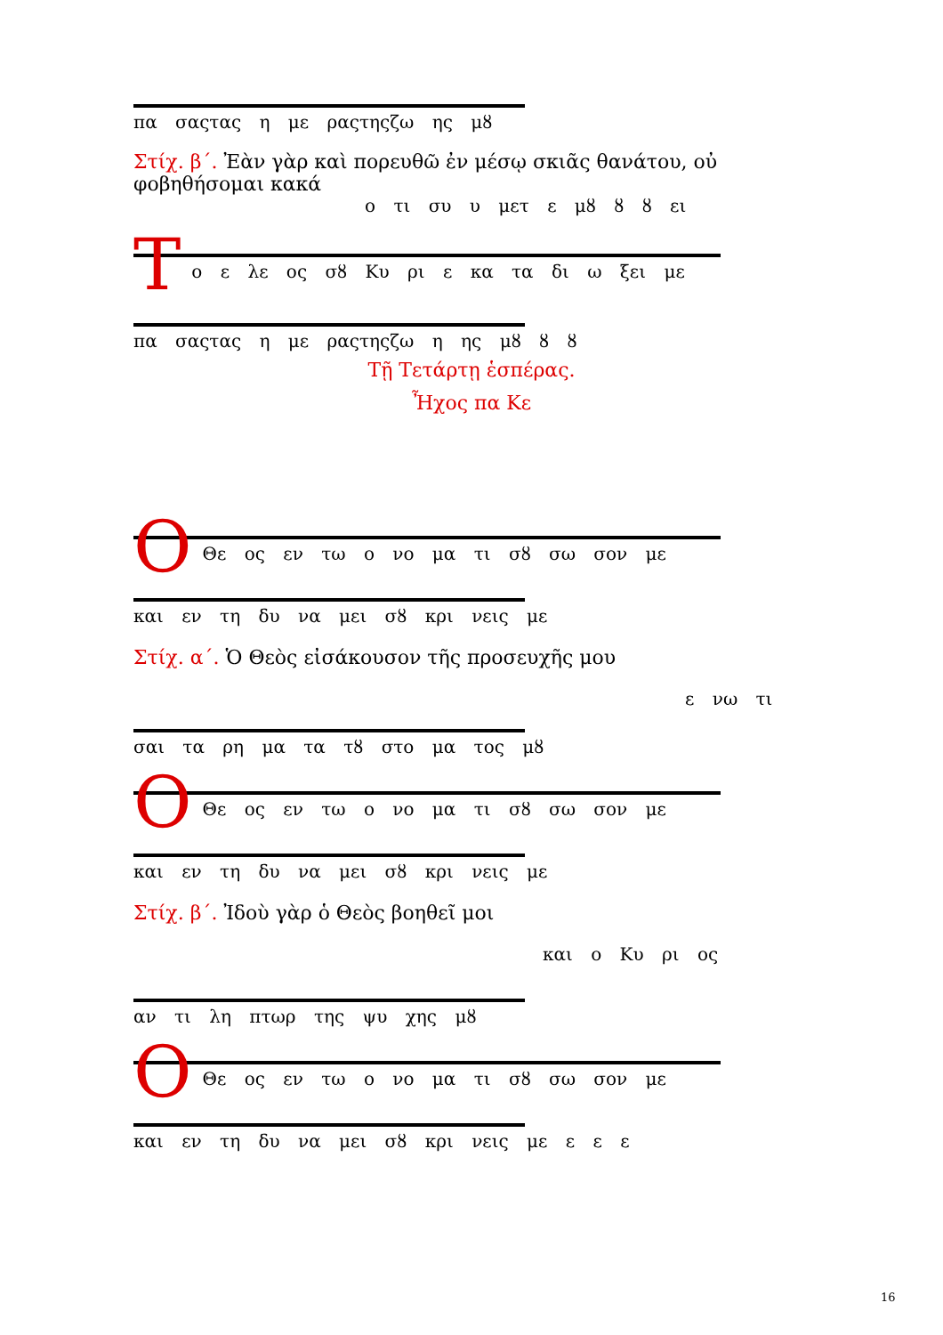πα σαςτας η με ραςτηςζω ης μȣ
Στίχ. β΄. Ἐὰν γὰρ καὶ πορευθῶ ἐν μέσῳ σκιᾶς θανάτου, οὐ φοβηθήσομαι κακά
ο τι συ υ μετ ε μȣ ȣ ȣ ει
Τ
ο ε λε ος σȣ Κυ ρι ε κα τα δι ω ξει με
πα σαςτας η με ραςτηςζω η ης μȣ ȣ ȣ
Τῇ Τετάρτῃ ἑσπέρας.
Ἦχος πα Κε
Ο
Θε ος εν τω ο νο μα τι σȣ σω σον με
και εν τη δυ να μει σȣ κρι νεις με
Στίχ. α΄. Ὁ Θεὸς εἰσάκουσον τῆς προσευχῆς μου
ε νω τι
σαι τα ρη μα τα τȣ στο μα τος μȣ
Ο
Θε ος εν τω ο νο μα τι σȣ σω σον με
και εν τη δυ να μει σȣ κρι νεις με
Στίχ. β΄. Ἰδοὺ γὰρ ὁ Θεὸς βοηθεῖ μοι
και ο Κυ ρι ος
αν τι λη πτωρ της ψυ χης μȣ
Ο
Θε ος εν τω ο νο μα τι σȣ σω σον με
και εν τη δυ να μει σȣ κρι νεις με ε ε ε
16